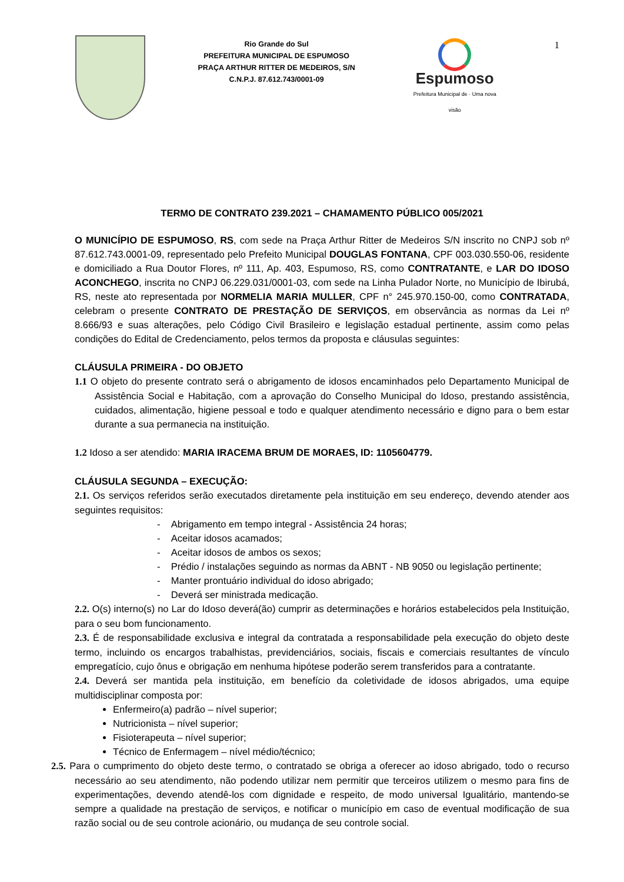Rio Grande do Sul
PREFEITURA MUNICIPAL DE ESPUMOSO
PRAÇA ARTHUR RITTER DE MEDEIROS, S/N
C.N.P.J. 87.612.743/0001-09
Espumoso
Prefeitura Municipal de · Uma nova visão
1
TERMO DE CONTRATO 239.2021 – CHAMAMENTO PÚBLICO 005/2021
O MUNICÍPIO DE ESPUMOSO, RS, com sede na Praça Arthur Ritter de Medeiros S/N inscrito no CNPJ sob nº 87.612.743.0001-09, representado pelo Prefeito Municipal DOUGLAS FONTANA, CPF 003.030.550-06, residente e domiciliado a Rua Doutor Flores, nº 111, Ap. 403, Espumoso, RS, como CONTRATANTE, e LAR DO IDOSO ACONCHEGO, inscrita no CNPJ 06.229.031/0001-03, com sede na Linha Pulador Norte, no Município de Ibirubá, RS, neste ato representada por NORMELIA MARIA MULLER, CPF n° 245.970.150-00, como CONTRATADA, celebram o presente CONTRATO DE PRESTAÇÃO DE SERVIÇOS, em observância as normas da Lei nº 8.666/93 e suas alterações, pelo Código Civil Brasileiro e legislação estadual pertinente, assim como pelas condições do Edital de Credenciamento, pelos termos da proposta e cláusulas seguintes:
CLÁUSULA PRIMEIRA - DO OBJETO
1.1 O objeto do presente contrato será o abrigamento de idosos encaminhados pelo Departamento Municipal de Assistência Social e Habitação, com a aprovação do Conselho Municipal do Idoso, prestando assistência, cuidados, alimentação, higiene pessoal e todo e qualquer atendimento necessário e digno para o bem estar durante a sua permanecia na instituição.
1.2 Idoso a ser atendido: MARIA IRACEMA BRUM DE MORAES, ID: 1105604779.
CLÁUSULA SEGUNDA – EXECUÇÃO:
2.1. Os serviços referidos serão executados diretamente pela instituição em seu endereço, devendo atender aos seguintes requisitos:
- Abrigamento em tempo integral - Assistência 24 horas;
- Aceitar idosos acamados;
- Aceitar idosos de ambos os sexos;
- Prédio / instalações seguindo as normas da ABNT - NB 9050 ou legislação pertinente;
- Manter prontuário individual do idoso abrigado;
- Deverá ser ministrada medicação.
2.2. O(s) interno(s) no Lar do Idoso deverá(ão) cumprir as determinações e horários estabelecidos pela Instituição, para o seu bom funcionamento.
2.3. É de responsabilidade exclusiva e integral da contratada a responsabilidade pela execução do objeto deste termo, incluindo os encargos trabalhistas, previdenciários, sociais, fiscais e comerciais resultantes de vínculo empregatício, cujo ônus e obrigação em nenhuma hipótese poderão serem transferidos para a contratante.
2.4. Deverá ser mantida pela instituição, em benefício da coletividade de idosos abrigados, uma equipe multidisciplinar composta por:
Enfermeiro(a) padrão – nível superior;
Nutricionista – nível superior;
Fisioterapeuta – nível superior;
Técnico de Enfermagem – nível médio/técnico;
2.5. Para o cumprimento do objeto deste termo, o contratado se obriga a oferecer ao idoso abrigado, todo o recurso necessário ao seu atendimento, não podendo utilizar nem permitir que terceiros utilizem o mesmo para fins de experimentações, devendo atendê-los com dignidade e respeito, de modo universal Igualitário, mantendo-se sempre a qualidade na prestação de serviços, e notificar o município em caso de eventual modificação de sua razão social ou de seu controle acionário, ou mudança de seu controle social.